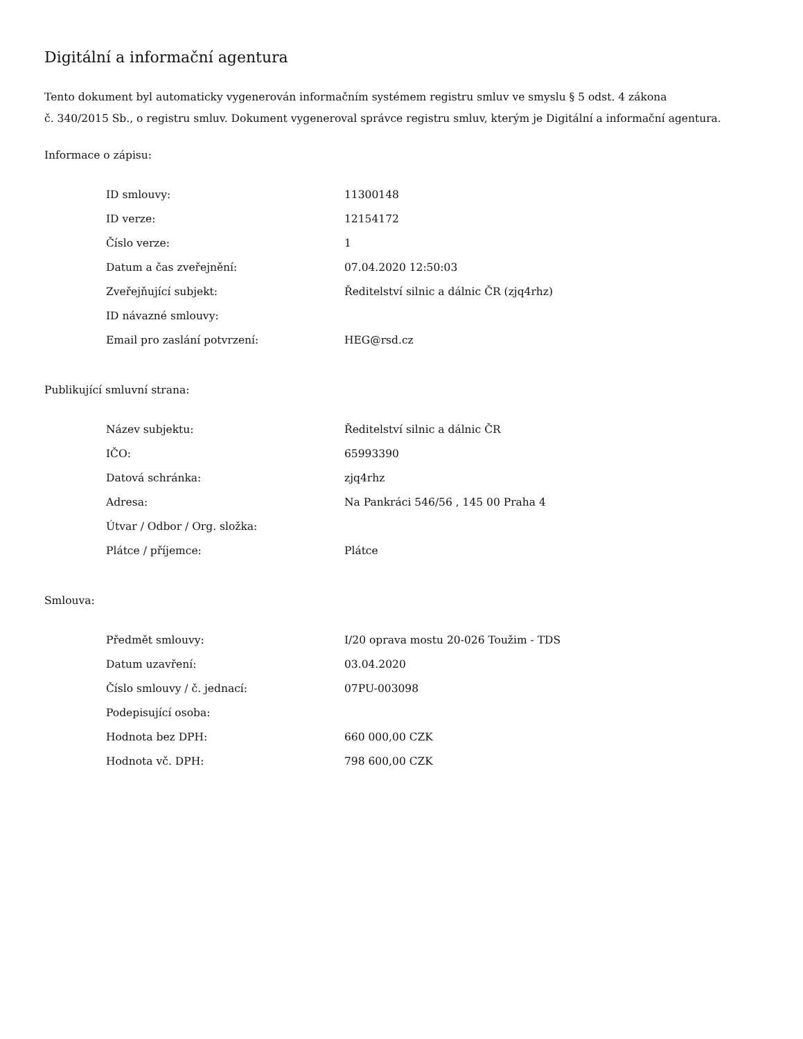Digitální a informační agentura
Tento dokument byl automaticky vygenerován informačním systémem registru smluv ve smyslu § 5 odst. 4 zákona
č. 340/2015 Sb., o registru smluv. Dokument vygeneroval správce registru smluv, kterým je Digitální a informační agentura.
Informace o zápisu:
| ID smlouvy: | 11300148 |
| ID verze: | 12154172 |
| Číslo verze: | 1 |
| Datum a čas zveřejnění: | 07.04.2020 12:50:03 |
| Zveřejňující subjekt: | Ředitelství silnic a dálnic ČR (zjq4rhz) |
| ID návazné smlouvy: | |
| Email pro zaslání potvrzení: | HEG@rsd.cz |
Publikující smluvní strana:
| Název subjektu: | Ředitelství silnic a dálnic ČR |
| IČO: | 65993390 |
| Datová schránka: | zjq4rhz |
| Adresa: | Na Pankráci 546/56 , 145 00 Praha 4 |
| Útvar / Odbor / Org. složka: | |
| Plátce / příjemce: | Plátce |
Smlouva:
| Předmět smlouvy: | I/20 oprava mostu 20-026 Toužim - TDS |
| Datum uzavření: | 03.04.2020 |
| Číslo smlouvy / č. jednací: | 07PU-003098 |
| Podepisující osoba: | |
| Hodnota bez DPH: | 660 000,00 CZK |
| Hodnota vč. DPH: | 798 600,00 CZK |